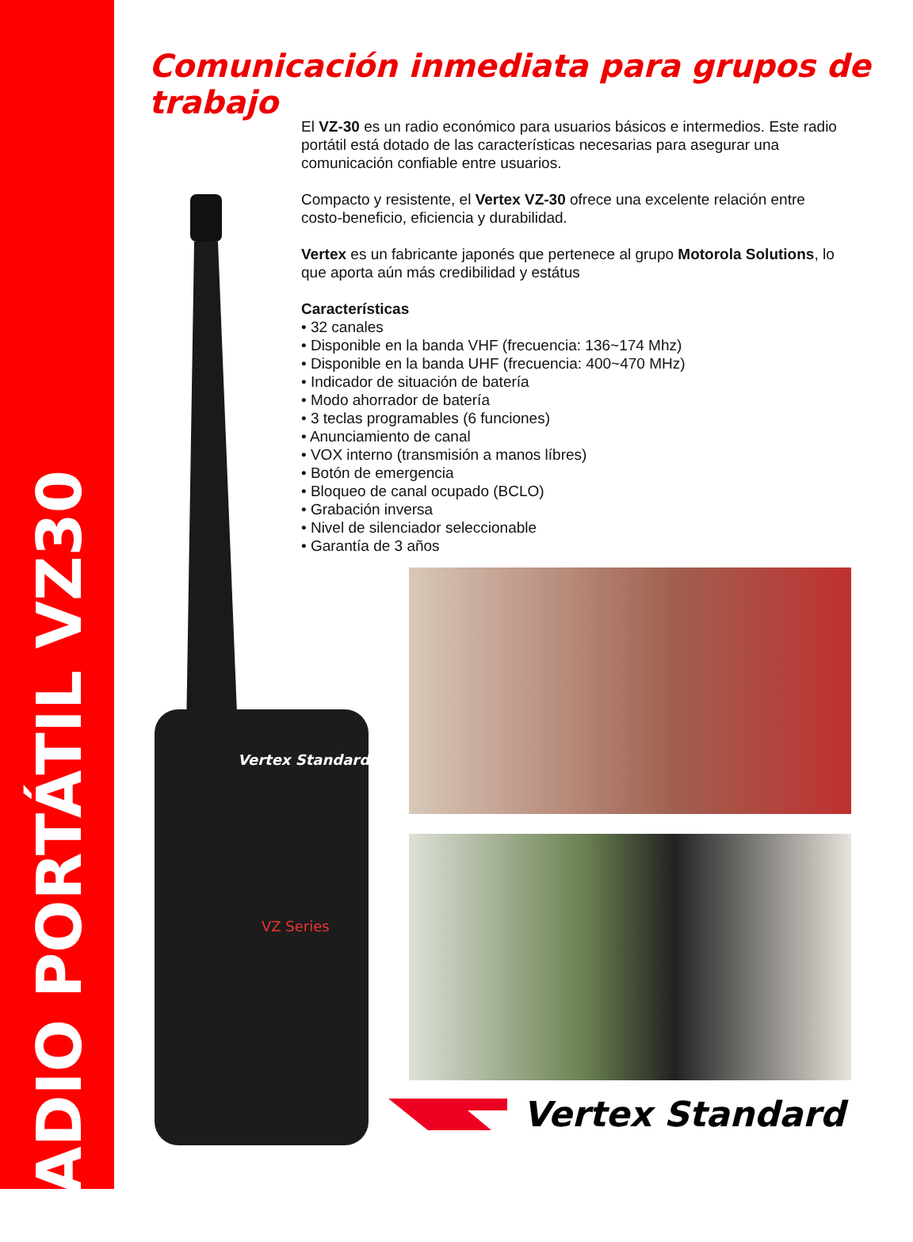RADIO PORTÁTIL VZ30
Comunicación inmediata para grupos de trabajo
El VZ-30 es un radio económico para usuarios básicos e intermedios. Este radio portátil está dotado de las características necesarias para asegurar una comunicación confiable entre usuarios.
Compacto y resistente, el Vertex VZ-30 ofrece una excelente relación entre costo-beneficio, eficiencia y durabilidad.
Vertex es un fabricante japonés que pertenece al grupo Motorola Solutions, lo que aporta aún más credibilidad y estátus
Características
• 32 canales
• Disponible en la banda VHF (frecuencia: 136~174 Mhz)
• Disponible en la banda UHF (frecuencia: 400~470 MHz)
• Indicador de situación de batería
• Modo ahorrador de batería
• 3 teclas programables (6 funciones)
• Anunciamiento de canal
• VOX interno (transmisión a manos líbres)
• Botón de emergencia
• Bloqueo de canal ocupado (BCLO)
• Grabación inversa
• Nivel de silenciador seleccionable
• Garantía de 3 años
Vertex Standard
VZ Series
Vertex Standard